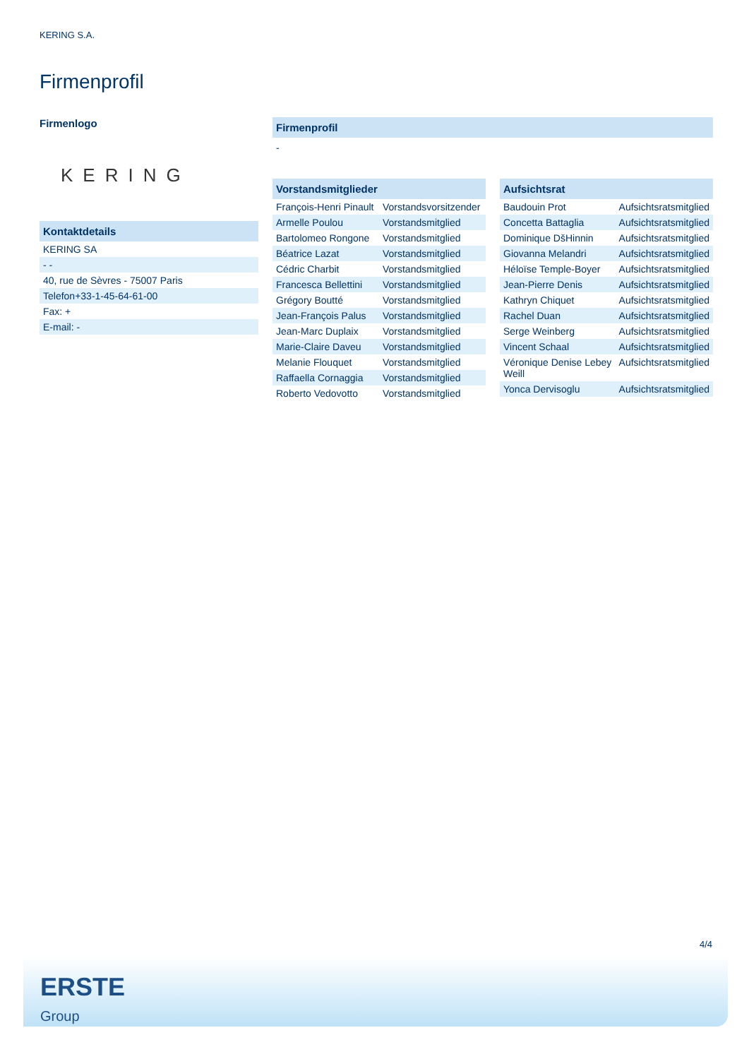KERING S.A.
Firmenprofil
Firmenlogo
KERING
Kontaktdetails
| KERING SA |
| - - |
| 40, rue de Sèvres - 75007 Paris |
| Telefon+33-1-45-64-61-00 |
| Fax: + |
| E-mail: - |
Firmenprofil
-
Vorstandsmitglieder
| François-Henri Pinault | Vorstandsvorsitzender |
| Armelle Poulou | Vorstandsmitglied |
| Bartolomeo Rongone | Vorstandsmitglied |
| Béatrice Lazat | Vorstandsmitglied |
| Cédric Charbit | Vorstandsmitglied |
| Francesca Bellettini | Vorstandsmitglied |
| Grégory Boutté | Vorstandsmitglied |
| Jean-François Palus | Vorstandsmitglied |
| Jean-Marc Duplaix | Vorstandsmitglied |
| Marie-Claire Daveu | Vorstandsmitglied |
| Melanie Flouquet | Vorstandsmitglied |
| Raffaella Cornaggia | Vorstandsmitglied |
| Roberto Vedovotto | Vorstandsmitglied |
Aufsichtsrat
| Baudouin Prot | Aufsichtsratsmitglied |
| Concetta Battaglia | Aufsichtsratsmitglied |
| Dominique DšHinnin | Aufsichtsratsmitglied |
| Giovanna Melandri | Aufsichtsratsmitglied |
| Héloïse Temple-Boyer | Aufsichtsratsmitglied |
| Jean-Pierre Denis | Aufsichtsratsmitglied |
| Kathryn Chiquet | Aufsichtsratsmitglied |
| Rachel Duan | Aufsichtsratsmitglied |
| Serge Weinberg | Aufsichtsratsmitglied |
| Vincent Schaal | Aufsichtsratsmitglied |
| Véronique Denise Lebey Weill | Aufsichtsratsmitglied |
| Yonca Dervisoglu | Aufsichtsratsmitglied |
4/4
ERSTE
Group